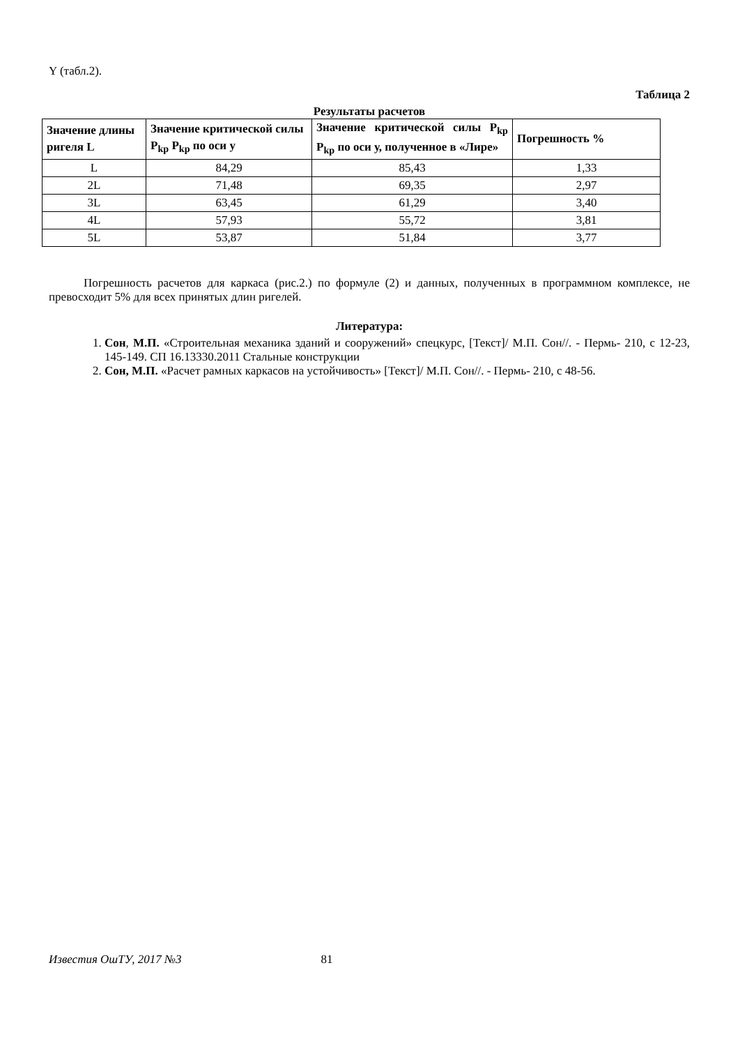Y (табл.2).
Таблица 2
Результаты расчетов
| Значение длины ригеля L | Значение критической силы P<sub>kp</sub> P<sub>kp</sub> по оси у | Значение критической силы P<sub>kp</sub> P<sub>kp</sub> по оси у, полученное в «Лире» | Погрешность % |
| --- | --- | --- | --- |
| L | 84,29 | 85,43 | 1,33 |
| 2L | 71,48 | 69,35 | 2,97 |
| 3L | 63,45 | 61,29 | 3,40 |
| 4L | 57,93 | 55,72 | 3,81 |
| 5L | 53,87 | 51,84 | 3,77 |
Погрешность расчетов для каркаса (рис.2.) по формуле (2) и данных, полученных в программном комплексе, не превосходит 5% для всех принятых длин ригелей.
Литература:
1. Сон, М.П. «Строительная механика зданий и сооружений» спецкурс, [Текст]/ М.П. Сон//. - Пермь- 210, с 12-23, 145-149. СП 16.13330.2011 Стальные конструкции
2. Сон, М.П. «Расчет рамных каркасов на устойчивость» [Текст]/ М.П. Сон//. - Пермь- 210, с 48-56.
Известия ОшТУ, 2017 №3 81